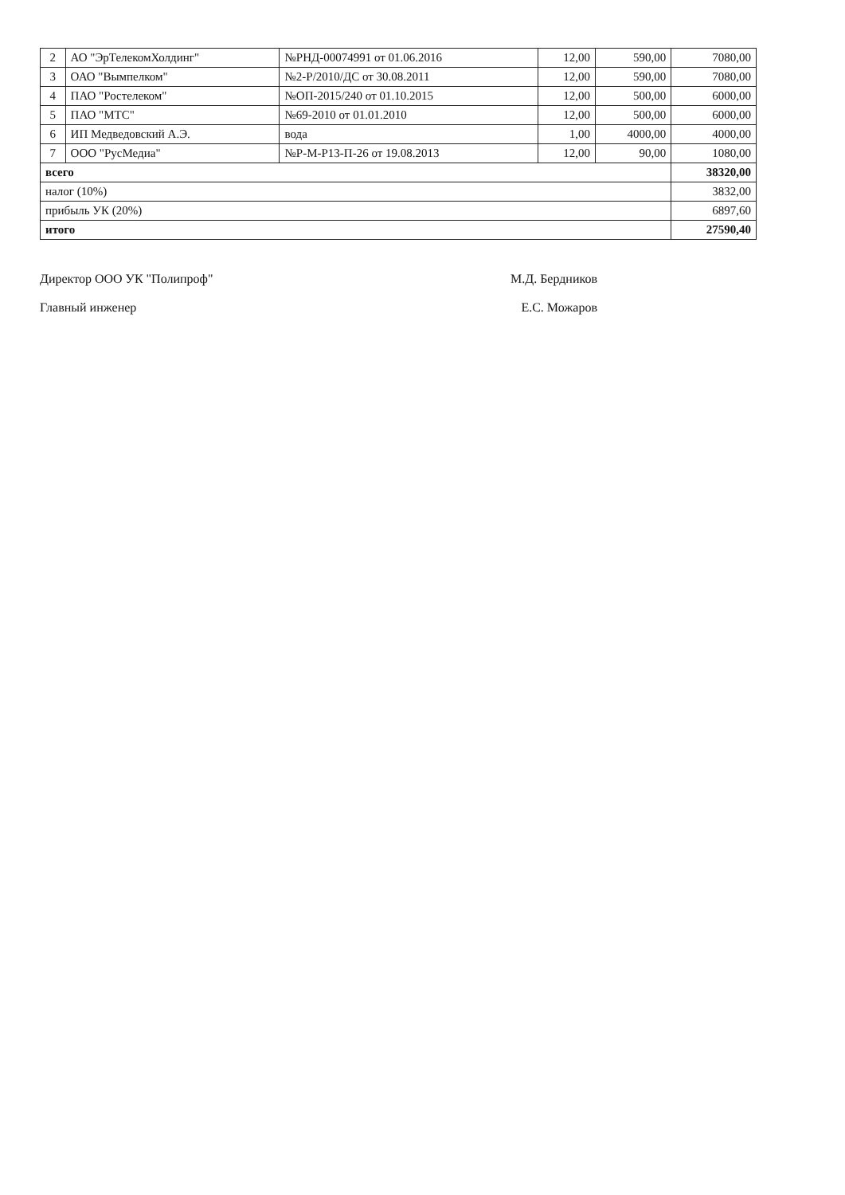| 2 | АО "ЭрТелекомХолдинг" | №РНД-00074991 от 01.06.2016 | 12,00 | 590,00 | 7080,00 |
| 3 | ОАО "Вымпелком" | №2-Р/2010/ДС от 30.08.2011 | 12,00 | 590,00 | 7080,00 |
| 4 | ПАО "Ростелеком" | №ОП-2015/240 от 01.10.2015 | 12,00 | 500,00 | 6000,00 |
| 5 | ПАО "МТС" | №69-2010 от 01.01.2010 | 12,00 | 500,00 | 6000,00 |
| 6 | ИП Медведовский А.Э. | вода | 1,00 | 4000,00 | 4000,00 |
| 7 | ООО "РусМедиа" | №Р-М-Р13-П-26 от 19.08.2013 | 12,00 | 90,00 | 1080,00 |
| всего | | | | | 38320,00 |
| налог (10%) | | | | | 3832,00 |
| прибыль УК (20%) | | | | | 6897,60 |
| итого | | | | | 27590,40 |
Директор ООО УК "Полипроф" М.Д. Бердников
Главный инженер Е.С. Можаров